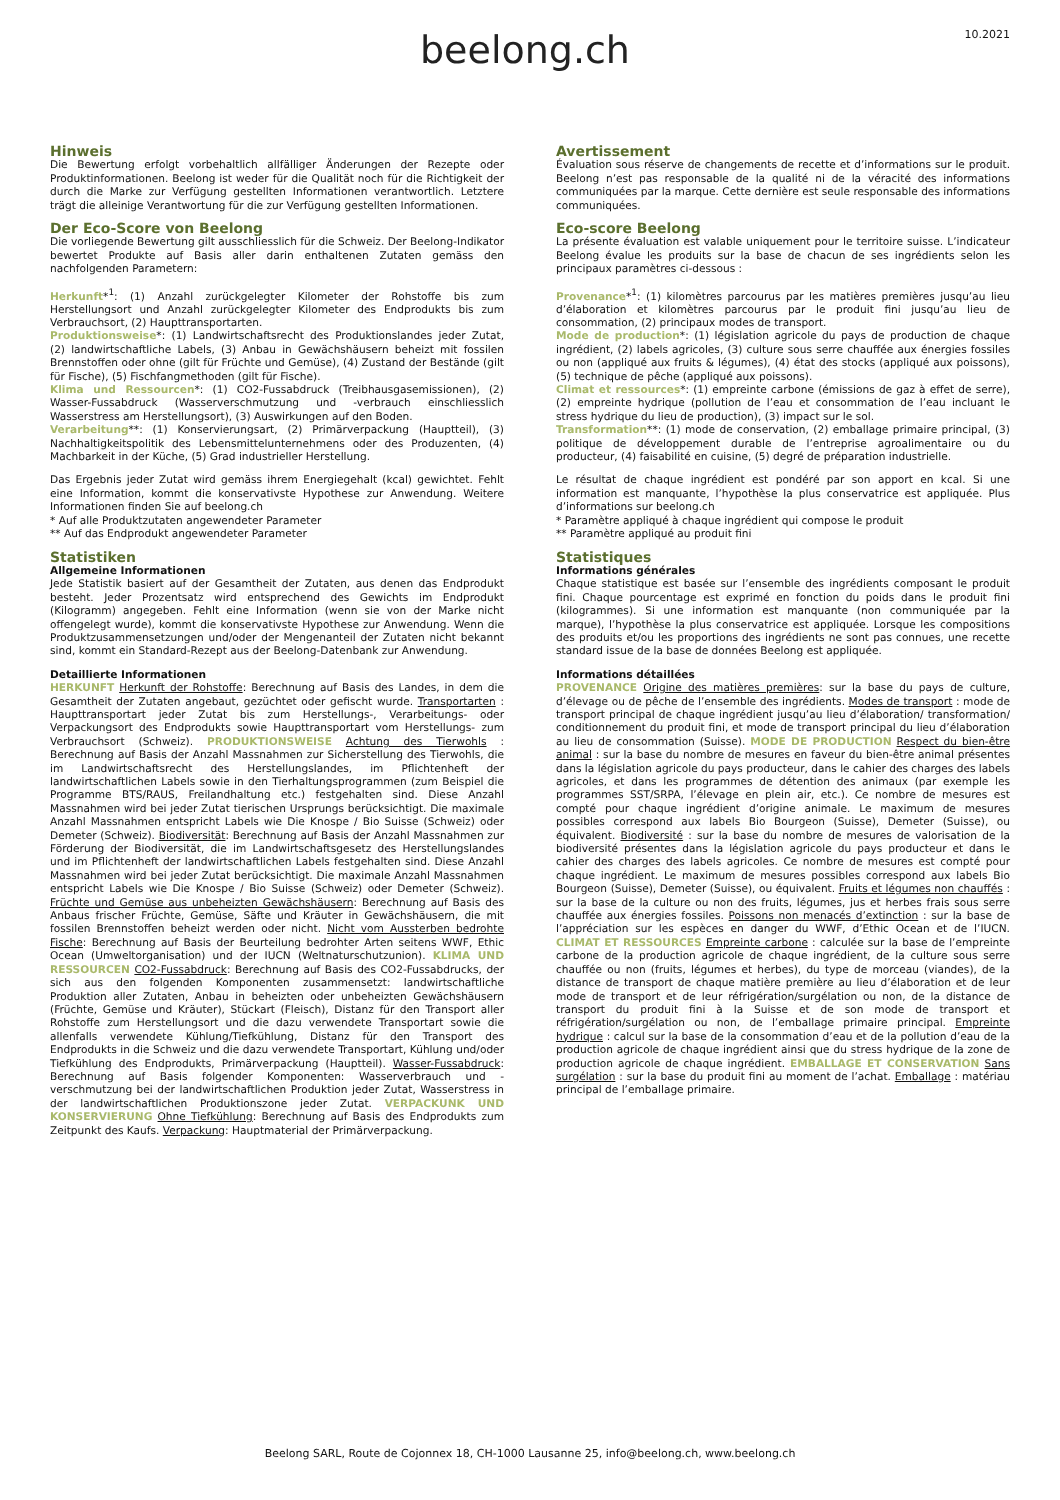beelong.ch
10.2021
Hinweis
Die Bewertung erfolgt vorbehaltlich allfälliger Änderungen der Rezepte oder Produktinformationen. Beelong ist weder für die Qualität noch für die Richtigkeit der durch die Marke zur Verfügung gestellten Informationen verantwortlich. Letztere trägt die alleinige Verantwortung für die zur Verfügung gestellten Informationen.
Der Eco-Score von Beelong
Die vorliegende Bewertung gilt ausschliesslich für die Schweiz. Der Beelong-Indikator bewertet Produkte auf Basis aller darin enthaltenen Zutaten gemäss den nachfolgenden Parametern:
Herkunft*<sup>1</sup>: (1) Anzahl zurückgelegter Kilometer der Rohstoffe bis zum Herstellungsort und Anzahl zurückgelegter Kilometer des Endprodukts bis zum Verbrauchsort, (2) Haupttransportarten.
Produktionsweise*: (1) Landwirtschaftsrecht des Produktionslandes jeder Zutat, (2) landwirtschaftliche Labels, (3) Anbau in Gewächshäusern beheizt mit fossilen Brennstoffen oder ohne (gilt für Früchte und Gemüse), (4) Zustand der Bestände (gilt für Fische), (5) Fischfangmethoden (gilt für Fische).
Klima und Ressourcen*: (1) CO2-Fussabdruck (Treibhausgasemissionen), (2) Wasser-Fussabdruck (Wasserverschmutzung und -verbrauch einschliesslich Wasserstress am Herstellungsort), (3) Auswirkungen auf den Boden.
Verarbeitung**: (1) Konservierungsart, (2) Primärverpackung (Hauptteil), (3) Nachhaltigkeitspolitik des Lebensmittelunternehmens oder des Produzenten, (4) Machbarkeit in der Küche, (5) Grad industrieller Herstellung.
Das Ergebnis jeder Zutat wird gemäss ihrem Energiegehalt (kcal) gewichtet. Fehlt eine Information, kommt die konservativste Hypothese zur Anwendung. Weitere Informationen finden Sie auf beelong.ch
* Auf alle Produktzutaten angewendeter Parameter
** Auf das Endprodukt angewendeter Parameter
Statistiken
Allgemeine Informationen
Jede Statistik basiert auf der Gesamtheit der Zutaten, aus denen das Endprodukt besteht. Jeder Prozentsatz wird entsprechend des Gewichts im Endprodukt (Kilogramm) angegeben. Fehlt eine Information (wenn sie von der Marke nicht offengelegt wurde), kommt die konservativste Hypothese zur Anwendung. Wenn die Produktzusammensetzungen und/oder der Mengenanteil der Zutaten nicht bekannt sind, kommt ein Standard-Rezept aus der Beelong-Datenbank zur Anwendung.
Detaillierte Informationen
HERKUNFT Herkunft der Rohstoffe: Berechnung auf Basis des Landes, in dem die Gesamtheit der Zutaten angebaut, gezüchtet oder gefischt wurde. Transportarten : Haupttransportart jeder Zutat bis zum Herstellungs-, Verarbeitungs- oder Verpackungsort des Endprodukts sowie Haupttransportart vom Herstellungs- zum Verbrauchsort (Schweiz). PRODUKTIONSWEISE Achtung des Tierwohls : Berechnung auf Basis der Anzahl Massnahmen zur Sicherstellung des Tierwohls, die im Landwirtschaftsrecht des Herstellungslandes, im Pflichtenheft der landwirtschaftlichen Labels sowie in den Tierhaltungsprogrammen (zum Beispiel die Programme BTS/RAUS, Freilandhaltung etc.) festgehalten sind. Diese Anzahl Massnahmen wird bei jeder Zutat tierischen Ursprungs berücksichtigt. Die maximale Anzahl Massnahmen entspricht Labels wie Die Knospe / Bio Suisse (Schweiz) oder Demeter (Schweiz). Biodiversität: Berechnung auf Basis der Anzahl Massnahmen zur Förderung der Biodiversität, die im Landwirtschaftsgesetz des Herstellungslandes und im Pflichtenheft der landwirtschaftlichen Labels festgehalten sind. Diese Anzahl Massnahmen wird bei jeder Zutat berücksichtigt. Die maximale Anzahl Massnahmen entspricht Labels wie Die Knospe / Bio Suisse (Schweiz) oder Demeter (Schweiz). Früchte und Gemüse aus unbeheizten Gewächshäusern: Berechnung auf Basis des Anbaus frischer Früchte, Gemüse, Säfte und Kräuter in Gewächshäusern, die mit fossilen Brennstoffen beheizt werden oder nicht. Nicht vom Aussterben bedrohte Fische: Berechnung auf Basis der Beurteilung bedrohter Arten seitens WWF, Ethic Ocean (Umweltorganisation) und der IUCN (Weltnaturschutzunion). KLIMA UND RESSOURCEN CO2-Fussabdruck: Berechnung auf Basis des CO2-Fussabdrucks, der sich aus den folgenden Komponenten zusammensetzt: landwirtschaftliche Produktion aller Zutaten, Anbau in beheizten oder unbeheizten Gewächshäusern (Früchte, Gemüse und Kräuter), Stückart (Fleisch), Distanz für den Transport aller Rohstoffe zum Herstellungsort und die dazu verwendete Transportart sowie die allenfalls verwendete Kühlung/Tiefkühlung, Distanz für den Transport des Endprodukts in die Schweiz und die dazu verwendete Transportart, Kühlung und/oder Tiefkühlung des Endprodukts, Primärverpackung (Hauptteil). Wasser-Fussabdruck: Berechnung auf Basis folgender Komponenten: Wasserverbrauch und -verschmutzung bei der landwirtschaftlichen Produktion jeder Zutat, Wasserstress in der landwirtschaftlichen Produktionszone jeder Zutat. VERPACKUNK UND KONSERVIERUNG Ohne Tiefkühlung: Berechnung auf Basis des Endprodukts zum Zeitpunkt des Kaufs. Verpackung: Hauptmaterial der Primärverpackung.
Avertissement
Évaluation sous réserve de changements de recette et d’informations sur le produit. Beelong n’est pas responsable de la qualité ni de la véracité des informations communiquées par la marque. Cette dernière est seule responsable des informations communiquées.
Eco-score Beelong
La présente évaluation est valable uniquement pour le territoire suisse. L’indicateur Beelong évalue les produits sur la base de chacun de ses ingrédients selon les principaux paramètres ci-dessous :
Provenance*<sup>1</sup>: (1) kilomètres parcourus par les matières premières jusqu’au lieu d’élaboration et kilomètres parcourus par le produit fini jusqu’au lieu de consommation, (2) principaux modes de transport.
Mode de production*: (1) législation agricole du pays de production de chaque ingrédient, (2) labels agricoles, (3) culture sous serre chauffée aux énergies fossiles ou non (appliqué aux fruits & légumes), (4) état des stocks (appliqué aux poissons), (5) technique de pêche (appliqué aux poissons).
Climat et ressources*: (1) empreinte carbone (émissions de gaz à effet de serre), (2) empreinte hydrique (pollution de l’eau et consommation de l’eau incluant le stress hydrique du lieu de production), (3) impact sur le sol.
Transformation**: (1) mode de conservation, (2) emballage primaire principal, (3) politique de développement durable de l’entreprise agroalimentaire ou du producteur, (4) faisabilité en cuisine, (5) degré de préparation industrielle.
Le résultat de chaque ingrédient est pondéré par son apport en kcal. Si une information est manquante, l’hypothèse la plus conservatrice est appliquée. Plus d’informations sur beelong.ch
* Paramètre appliqué à chaque ingrédient qui compose le produit
** Paramètre appliqué au produit fini
Statistiques
Informations générales
Chaque statistique est basée sur l’ensemble des ingrédients composant le produit fini. Chaque pourcentage est exprimé en fonction du poids dans le produit fini (kilogrammes). Si une information est manquante (non communiquée par la marque), l’hypothèse la plus conservatrice est appliquée. Lorsque les compositions des produits et/ou les proportions des ingrédients ne sont pas connues, une recette standard issue de la base de données Beelong est appliquée.
Informations détaillées
PROVENANCE Origine des matières premières: sur la base du pays de culture, d’élevage ou de pêche de l’ensemble des ingrédients. Modes de transport : mode de transport principal de chaque ingrédient jusqu’au lieu d’élaboration/ transformation/ conditionnement du produit fini, et mode de transport principal du lieu d’élaboration au lieu de consommation (Suisse). MODE DE PRODUCTION Respect du bien-être animal : sur la base du nombre de mesures en faveur du bien-être animal présentes dans la législation agricole du pays producteur, dans le cahier des charges des labels agricoles, et dans les programmes de détention des animaux (par exemple les programmes SST/SRPA, l’élevage en plein air, etc.). Ce nombre de mesures est compté pour chaque ingrédient d’origine animale. Le maximum de mesures possibles correspond aux labels Bio Bourgeon (Suisse), Demeter (Suisse), ou équivalent. Biodiversité : sur la base du nombre de mesures de valorisation de la biodiversité présentes dans la législation agricole du pays producteur et dans le cahier des charges des labels agricoles. Ce nombre de mesures est compté pour chaque ingrédient. Le maximum de mesures possibles correspond aux labels Bio Bourgeon (Suisse), Demeter (Suisse), ou équivalent. Fruits et légumes non chauffés : sur la base de la culture ou non des fruits, légumes, jus et herbes frais sous serre chauffée aux énergies fossiles. Poissons non menacés d’extinction : sur la base de l’appréciation sur les espèces en danger du WWF, d’Ethic Ocean et de l’IUCN. CLIMAT ET RESSOURCES Empreinte carbone : calculée sur la base de l’empreinte carbone de la production agricole de chaque ingrédient, de la culture sous serre chauffée ou non (fruits, légumes et herbes), du type de morceau (viandes), de la distance de transport de chaque matière première au lieu d’élaboration et de leur mode de transport et de leur réfrigération/surgélation ou non, de la distance de transport du produit fini à la Suisse et de son mode de transport et réfrigération/surgélation ou non, de l’emballage primaire principal. Empreinte hydrique : calcul sur la base de la consommation d’eau et de la pollution d’eau de la production agricole de chaque ingrédient ainsi que du stress hydrique de la zone de production agricole de chaque ingrédient. EMBALLAGE ET CONSERVATION Sans surgélation : sur la base du produit fini au moment de l’achat. Emballage : matériau principal de l’emballage primaire.
Beelong SARL, Route de Cojonnex 18, CH-1000 Lausanne 25, info@beelong.ch, www.beelong.ch